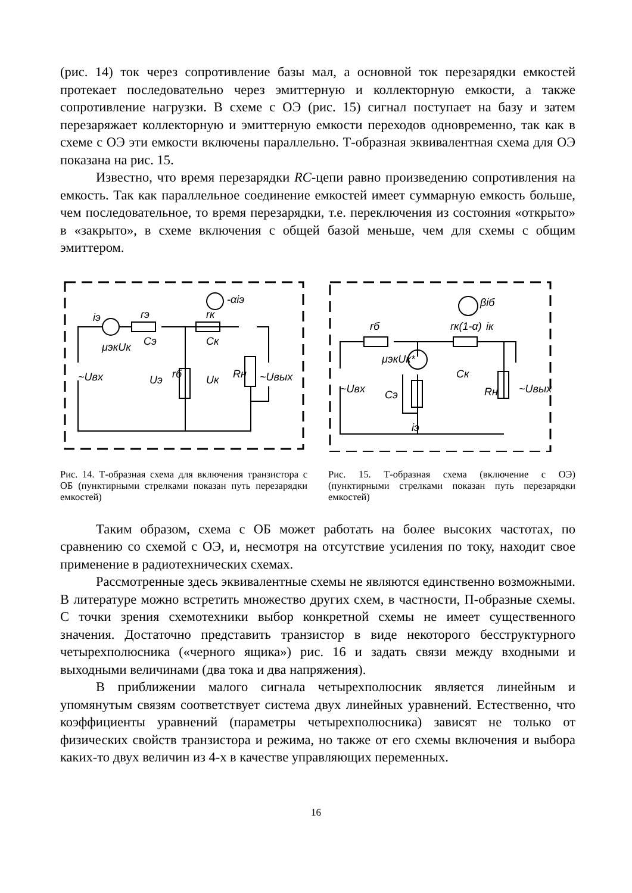(рис. 14) ток через сопротивление базы мал, а основной ток перезарядки емкостей протекает последовательно через эмиттерную и коллекторную емкости, а также сопротивление нагрузки. В схеме с ОЭ (рис. 15) сигнал поступает на базу и затем перезаряжает коллекторную и эмиттерную емкости переходов одновременно, так как в схеме с ОЭ эти емкости включены параллельно. Т-образная эквивалентная схема для ОЭ показана на рис. 15.
Известно, что время перезарядки RC-цепи равно произведению сопротивления на емкость. Так как параллельное соединение емкостей имеет суммарную емкость больше, чем последовательное, то время перезарядки, т.е. переключения из состояния «открыто» в «закрыто», в схеме включения с общей базой меньше, чем для схемы с общим эмиттером.
iэ
rэ
rк
-αiэ
μэкUк
Cэ
Cк
Uэ
Uк
~Uвх
~Uвых
Rн
rб
Рис. 14. Т-образная схема для включения транзистора с ОБ (пунктирными стрелками показан путь перезарядки емкостей)
rб
rк(1-α)
iк
βiб
μэкUк*
~Uвх
~Uвых
Cэ
Cк
Rн
iэ
Рис. 15. Т-образная схема (включение с ОЭ) (пунктирными стрелками показан путь перезарядки емкостей)
Таким образом, схема с ОБ может работать на более высоких частотах, по сравнению со схемой с ОЭ, и, несмотря на отсутствие усиления по току, находит свое применение в радиотехнических схемах.
Рассмотренные здесь эквивалентные схемы не являются единственно возможными. В литературе можно встретить множество других схем, в частности, П-образные схемы. С точки зрения схемотехники выбор конкретной схемы не имеет существенного значения. Достаточно представить транзистор в виде некоторого бесструктурного четырехполюсника («черного ящика») рис. 16 и задать связи между входными и выходными величинами (два тока и два напряжения).
В приближении малого сигнала четырехполюсник является линейным и упомянутым связям соответствует система двух линейных уравнений. Естественно, что коэффициенты уравнений (параметры четырехполюсника) зависят не только от физических свойств транзистора и режима, но также от его схемы включения и выбора каких-то двух величин из 4-х в качестве управляющих переменных.
16